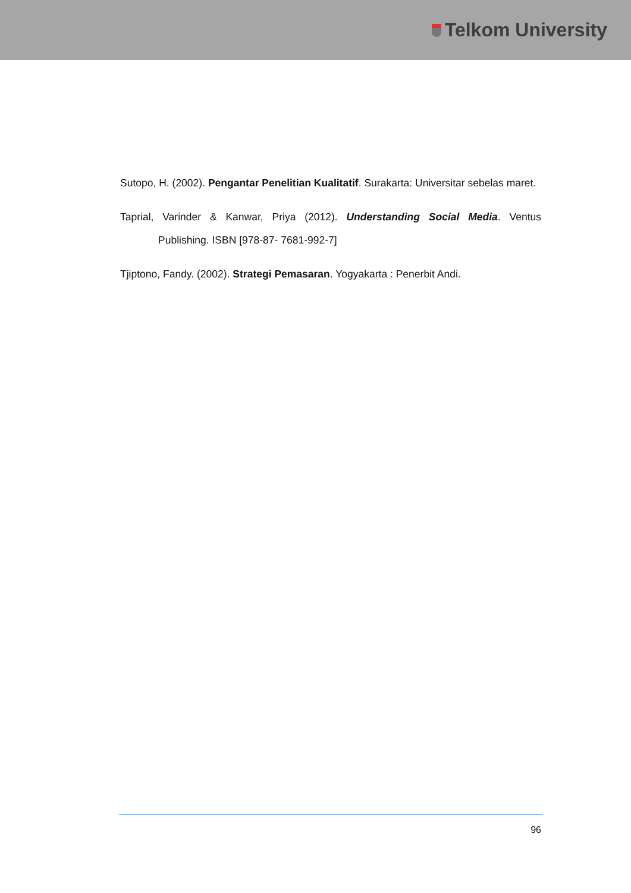Telkom University
Sutopo, H. (2002). Pengantar Penelitian Kualitatif. Surakarta: Universitar sebelas maret.
Taprial, Varinder & Kanwar, Priya (2012). Understanding Social Media. Ventus Publishing. ISBN [978-87- 7681-992-7]
Tjiptono, Fandy. (2002). Strategi Pemasaran. Yogyakarta : Penerbit Andi.
96